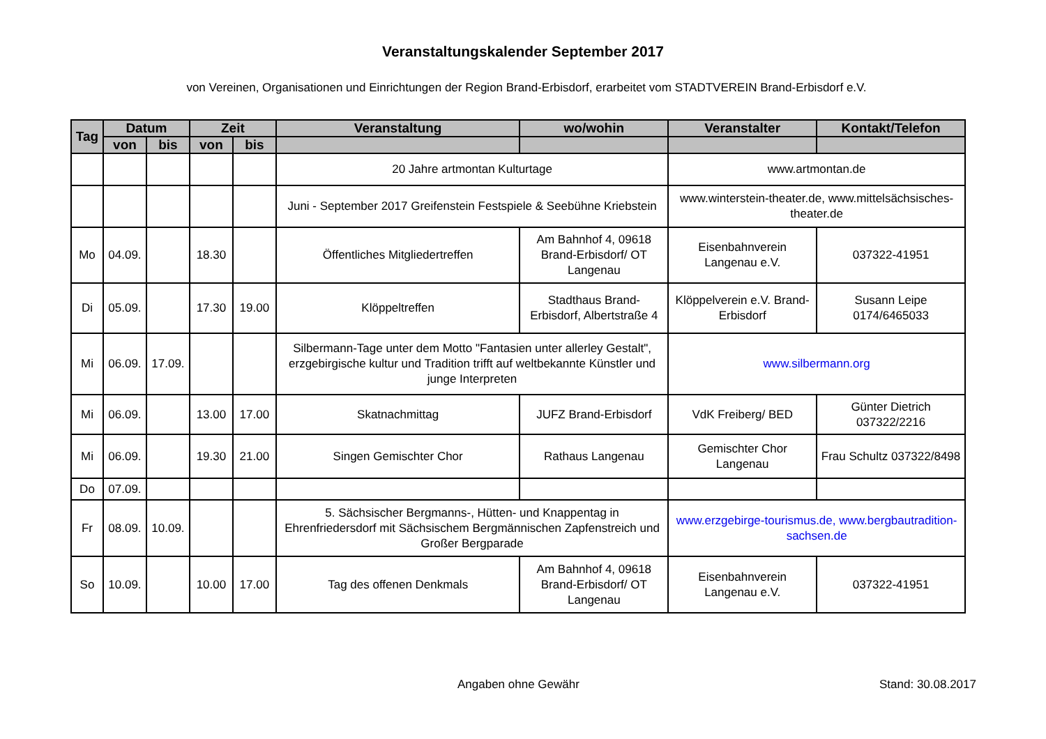Veranstaltungskalender September 2017
von Vereinen, Organisationen und Einrichtungen der Region Brand-Erbisdorf, erarbeitet vom STADTVEREIN Brand-Erbisdorf e.V.
| Tag | Datum | | Zeit | | Veranstaltung | wo/wohin | Veranstalter | Kontakt/Telefon |
| --- | --- | --- | --- | --- | --- | --- | --- | --- |
| | von | bis | von | bis | | | | |
| | | | | | 20 Jahre artmontan Kulturtage | | www.artmontan.de | |
| | | | | | Juni - September 2017 Greifenstein Festspiele & Seebühne Kriebstein | | www.winterstein-theater.de, www.mittelsächsisches-theater.de | |
| Mo | 04.09. | | 18.30 | | Öffentliches Mitgliedertreffen | Am Bahnhof 4, 09618 Brand-Erbisdorf/ OT Langenau | Eisenbahnverein Langenau e.V. | 037322-41951 |
| Di | 05.09. | | 17.30 | 19.00 | Klöppeltreffen | Stadthaus Brand-Erbisdorf, Albertstraße 4 | Klöppelverein e.V. Brand-Erbisdorf | Susann Leipe 0174/6465033 |
| Mi | 06.09. | 17.09. | | | Silbermann-Tage unter dem Motto "Fantasien unter allerley Gestalt", erzgebirgische kultur und Tradition trifft auf weltbekannte Künstler und junge Interpreten | | www.silbermann.org | |
| Mi | 06.09. | | 13.00 | 17.00 | Skatnachmittag | JUFZ Brand-Erbisdorf | VdK Freiberg/ BED | Günter Dietrich 037322/2216 |
| Mi | 06.09. | | 19.30 | 21.00 | Singen Gemischter Chor | Rathaus Langenau | Gemischter Chor Langenau | Frau Schultz 037322/8498 |
| Do | 07.09. | | | | | | | |
| Fr | 08.09. | 10.09. | | | 5. Sächsischer Bergmanns-, Hütten- und Knappentag in Ehrenfriedersdorf mit Sächsischem Bergmännischen Zapfenstreich und Großer Bergparade | | www.erzgebirge-tourismus.de, www.bergbautradition-sachsen.de | |
| So | 10.09. | | 10.00 | 17.00 | Tag des offenen Denkmals | Am Bahnhof 4, 09618 Brand-Erbisdorf/ OT Langenau | Eisenbahnverein Langenau e.V. | 037322-41951 |
Angaben ohne Gewähr Stand: 30.08.2017